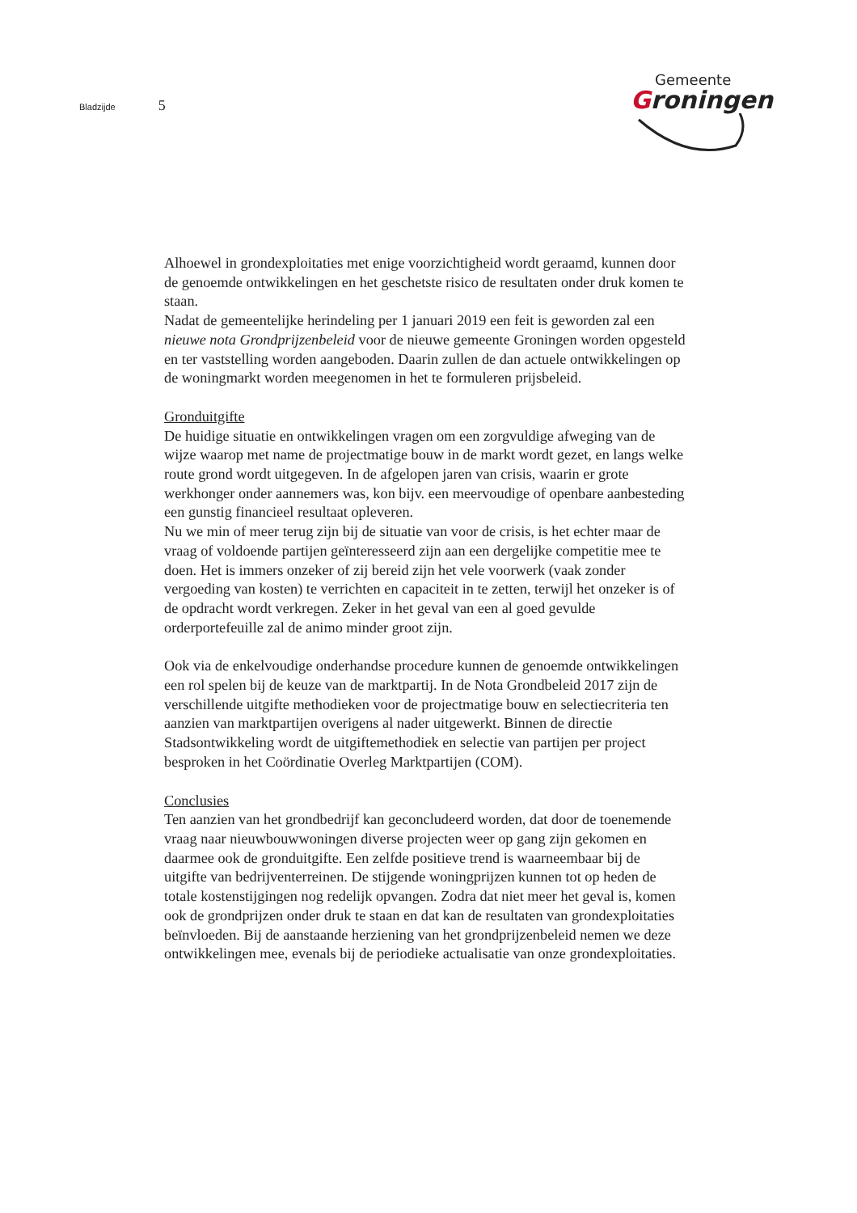Bladzijde 5
Gemeente
Groningen
Alhoewel in grondexploitaties met enige voorzichtigheid wordt geraamd, kunnen door de genoemde ontwikkelingen en het geschetste risico de resultaten onder druk komen te staan.
Nadat de gemeentelijke herindeling per 1 januari 2019 een feit is geworden zal een nieuwe nota Grondprijzenbeleid voor de nieuwe gemeente Groningen worden opgesteld en ter vaststelling worden aangeboden. Daarin zullen de dan actuele ontwikkelingen op de woningmarkt worden meegenomen in het te formuleren prijsbeleid.
Gronduitgifte
De huidige situatie en ontwikkelingen vragen om een zorgvuldige afweging van de wijze waarop met name de projectmatige bouw in de markt wordt gezet, en langs welke route grond wordt uitgegeven. In de afgelopen jaren van crisis, waarin er grote werkhonger onder aannemers was, kon bijv. een meervoudige of openbare aanbesteding een gunstig financieel resultaat opleveren.
Nu we min of meer terug zijn bij de situatie van voor de crisis, is het echter maar de vraag of voldoende partijen geïnteresseerd zijn aan een dergelijke competitie mee te doen. Het is immers onzeker of zij bereid zijn het vele voorwerk (vaak zonder vergoeding van kosten) te verrichten en capaciteit in te zetten, terwijl het onzeker is of de opdracht wordt verkregen. Zeker in het geval van een al goed gevulde orderportefeuille zal de animo minder groot zijn.
Ook via de enkelvoudige onderhandse procedure kunnen de genoemde ontwikkelingen een rol spelen bij de keuze van de marktpartij. In de Nota Grondbeleid 2017 zijn de verschillende uitgifte methodieken voor de projectmatige bouw en selectiecriteria ten aanzien van marktpartijen overigens al nader uitgewerkt. Binnen de directie Stadsontwikkeling wordt de uitgiftemethodiek en selectie van partijen per project besproken in het Coördinatie Overleg Marktpartijen (COM).
Conclusies
Ten aanzien van het grondbedrijf kan geconcludeerd worden, dat door de toenemende vraag naar nieuwbouwwoningen diverse projecten weer op gang zijn gekomen en daarmee ook de gronduitgifte. Een zelfde positieve trend is waarneembaar bij de uitgifte van bedrijventerreinen. De stijgende woningprijzen kunnen tot op heden de totale kostenstijgingen nog redelijk opvangen. Zodra dat niet meer het geval is, komen ook de grondprijzen onder druk te staan en dat kan de resultaten van grondexploitaties beïnvloeden. Bij de aanstaande herziening van het grondprijzenbeleid nemen we deze ontwikkelingen mee, evenals bij de periodieke actualisatie van onze grondexploitaties.